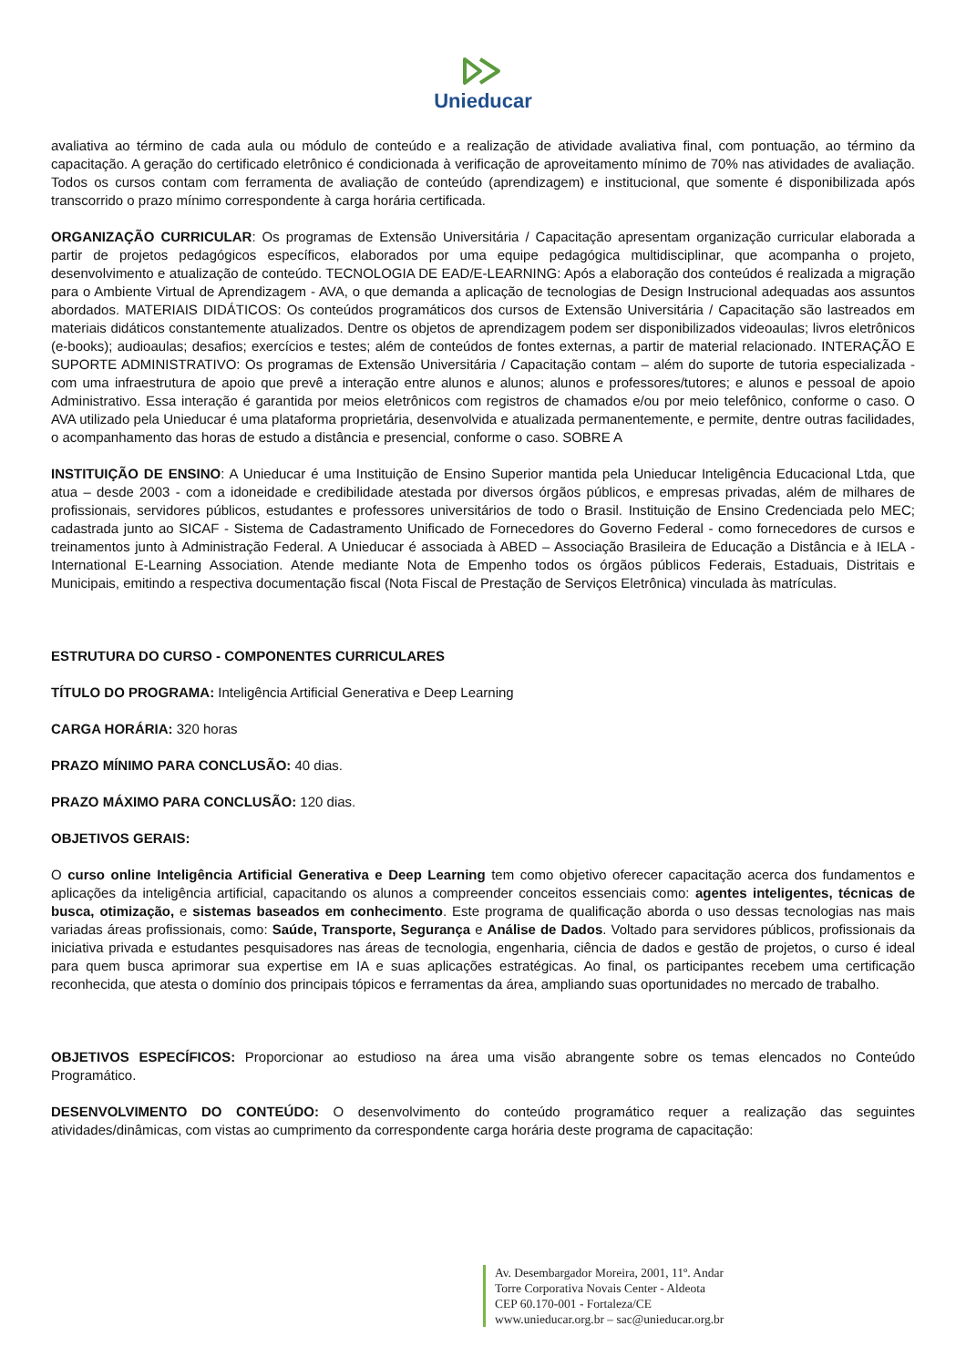Unieducar
avaliativa ao término de cada aula ou módulo de conteúdo e a realização de atividade avaliativa final, com pontuação, ao término da capacitação. A geração do certificado eletrônico é condicionada à verificação de aproveitamento mínimo de 70% nas atividades de avaliação. Todos os cursos contam com ferramenta de avaliação de conteúdo (aprendizagem) e institucional, que somente é disponibilizada após transcorrido o prazo mínimo correspondente à carga horária certificada.
ORGANIZAÇÃO CURRICULAR: Os programas de Extensão Universitária / Capacitação apresentam organização curricular elaborada a partir de projetos pedagógicos específicos, elaborados por uma equipe pedagógica multidisciplinar, que acompanha o projeto, desenvolvimento e atualização de conteúdo. TECNOLOGIA DE EAD/E-LEARNING: Após a elaboração dos conteúdos é realizada a migração para o Ambiente Virtual de Aprendizagem - AVA, o que demanda a aplicação de tecnologias de Design Instrucional adequadas aos assuntos abordados. MATERIAIS DIDÁTICOS: Os conteúdos programáticos dos cursos de Extensão Universitária / Capacitação são lastreados em materiais didáticos constantemente atualizados. Dentre os objetos de aprendizagem podem ser disponibilizados videoaulas; livros eletrônicos (e-books); audioaulas; desafios; exercícios e testes; além de conteúdos de fontes externas, a partir de material relacionado. INTERAÇÃO E SUPORTE ADMINISTRATIVO: Os programas de Extensão Universitária / Capacitação contam – além do suporte de tutoria especializada - com uma infraestrutura de apoio que prevê a interação entre alunos e alunos; alunos e professores/tutores; e alunos e pessoal de apoio Administrativo. Essa interação é garantida por meios eletrônicos com registros de chamados e/ou por meio telefônico, conforme o caso. O AVA utilizado pela Unieducar é uma plataforma proprietária, desenvolvida e atualizada permanentemente, e permite, dentre outras facilidades, o acompanhamento das horas de estudo a distância e presencial, conforme o caso. SOBRE A
INSTITUIÇÃO DE ENSINO: A Unieducar é uma Instituição de Ensino Superior mantida pela Unieducar Inteligência Educacional Ltda, que atua – desde 2003 - com a idoneidade e credibilidade atestada por diversos órgãos públicos, e empresas privadas, além de milhares de profissionais, servidores públicos, estudantes e professores universitários de todo o Brasil. Instituição de Ensino Credenciada pelo MEC; cadastrada junto ao SICAF - Sistema de Cadastramento Unificado de Fornecedores do Governo Federal - como fornecedores de cursos e treinamentos junto à Administração Federal. A Unieducar é associada à ABED – Associação Brasileira de Educação a Distância e à IELA - International E-Learning Association. Atende mediante Nota de Empenho todos os órgãos públicos Federais, Estaduais, Distritais e Municipais, emitindo a respectiva documentação fiscal (Nota Fiscal de Prestação de Serviços Eletrônica) vinculada às matrículas.
ESTRUTURA DO CURSO - COMPONENTES CURRICULARES
TÍTULO DO PROGRAMA: Inteligência Artificial Generativa e Deep Learning
CARGA HORÁRIA: 320 horas
PRAZO MÍNIMO PARA CONCLUSÃO: 40 dias.
PRAZO MÁXIMO PARA CONCLUSÃO: 120 dias.
OBJETIVOS GERAIS:
O curso online Inteligência Artificial Generativa e Deep Learning tem como objetivo oferecer capacitação acerca dos fundamentos e aplicações da inteligência artificial, capacitando os alunos a compreender conceitos essenciais como: agentes inteligentes, técnicas de busca, otimização, e sistemas baseados em conhecimento. Este programa de qualificação aborda o uso dessas tecnologias nas mais variadas áreas profissionais, como: Saúde, Transporte, Segurança e Análise de Dados. Voltado para servidores públicos, profissionais da iniciativa privada e estudantes pesquisadores nas áreas de tecnologia, engenharia, ciência de dados e gestão de projetos, o curso é ideal para quem busca aprimorar sua expertise em IA e suas aplicações estratégicas. Ao final, os participantes recebem uma certificação reconhecida, que atesta o domínio dos principais tópicos e ferramentas da área, ampliando suas oportunidades no mercado de trabalho.
OBJETIVOS ESPECÍFICOS: Proporcionar ao estudioso na área uma visão abrangente sobre os temas elencados no Conteúdo Programático.
DESENVOLVIMENTO DO CONTEÚDO: O desenvolvimento do conteúdo programático requer a realização das seguintes atividades/dinâmicas, com vistas ao cumprimento da correspondente carga horária deste programa de capacitação:
Av. Desembargador Moreira, 2001, 11º. Andar
Torre Corporativa Novais Center - Aldeota
CEP 60.170-001 - Fortaleza/CE
www.unieducar.org.br – sac@unieducar.org.br